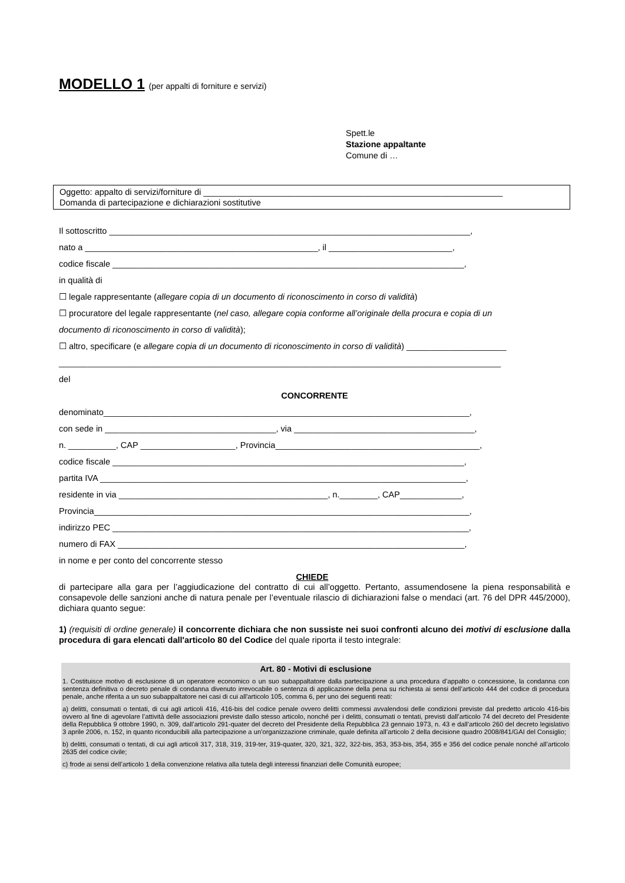MODELLO 1 (per appalti di forniture e servizi)
Spett.le
Stazione appaltante
Comune di …
Oggetto: appalto di servizi/forniture di _______________________________________________________________
Domanda di partecipazione e dichiarazioni sostitutive
Il sottoscritto ____________________________________________________________________________,
nato a _________________________________________________, il __________________________,
codice fiscale __________________________________________________________________________,
in qualità di
☐ legale rappresentante (allegare copia di un documento di riconoscimento in corso di validità)
☐ procuratore del legale rappresentante (nel caso, allegare copia conforme all’originale della procura e copia di un
documento di riconoscimento in corso di validità);
☐ altro, specificare (e allegare copia di un documento di riconoscimento in corso di validità) _____________________
_____________________________________________________________________________________________
del
CONCORRENTE
denominato_____________________________________________________________________________,
con sede in ____________________________________, via ______________________________________,
n. __________, CAP ____________________, Provincia___________________________________________,
codice fiscale __________________________________________________________________________,
partita IVA _____________________________________________________________________________,
residente in via ____________________________________________, n.________, CAP_____________,
Provincia_______________________________________________________________________________,
indirizzo PEC ___________________________________________________________________________,
numero di FAX _________________________________________________________________________,
in nome e per conto del concorrente stesso
CHIEDE
di partecipare alla gara per l’aggiudicazione del contratto di cui all’oggetto. Pertanto, assumendosene la piena responsabilità e consapevole delle sanzioni anche di natura penale per l’eventuale rilascio di dichiarazioni false o mendaci (art. 76 del DPR 445/2000), dichiara quanto segue:
1) (requisiti di ordine generale) il concorrente dichiara che non sussiste nei suoi confronti alcuno dei motivi di esclusione dalla procedura di gara elencati dall'articolo 80 del Codice del quale riporta il testo integrale:
Art. 80 - Motivi di esclusione
1. Costituisce motivo di esclusione di un operatore economico o un suo subappaltatore dalla partecipazione a una procedura d’appalto o concessione, la condanna con sentenza definitiva o decreto penale di condanna divenuto irrevocabile o sentenza di applicazione della pena su richiesta ai sensi dell’articolo 444 del codice di procedura penale, anche riferita a un suo subappaltatore nei casi di cui all'articolo 105, comma 6, per uno dei seguenti reati:
a) delitti, consumati o tentati, di cui agli articoli 416, 416-bis del codice penale ovvero delitti commessi avvalendosi delle condizioni previste dal predetto articolo 416-bis ovvero al fine di agevolare l’attività delle associazioni previste dallo stesso articolo, nonché per i delitti, consumati o tentati, previsti dall’articolo 74 del decreto del Presidente della Repubblica 9 ottobre 1990, n. 309, dall’articolo 291-quater del decreto del Presidente della Repubblica 23 gennaio 1973, n. 43 e dall’articolo 260 del decreto legislativo 3 aprile 2006, n. 152, in quanto riconducibili alla partecipazione a un’organizzazione criminale, quale definita all’articolo 2 della decisione quadro 2008/841/GAI del Consiglio;
b) delitti, consumati o tentati, di cui agli articoli 317, 318, 319, 319-ter, 319-quater, 320, 321, 322, 322-bis, 353, 353-bis, 354, 355 e 356 del codice penale nonché all’articolo 2635 del codice civile;
c) frode ai sensi dell’articolo 1 della convenzione relativa alla tutela degli interessi finanziari delle Comunità europee;